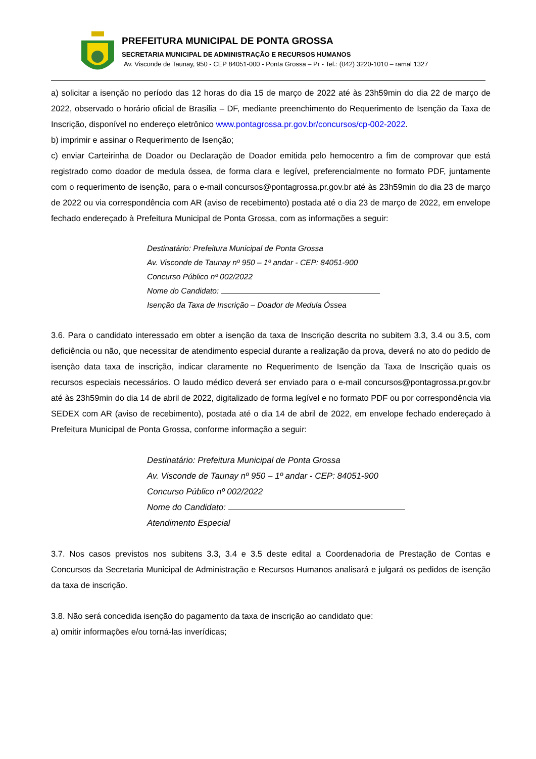PREFEITURA MUNICIPAL DE PONTA GROSSA
SECRETARIA MUNICIPAL DE ADMINISTRAÇÃO E RECURSOS HUMANOS
Av. Visconde de Taunay, 950 - CEP 84051-000 - Ponta Grossa – Pr - Tel.: (042) 3220-1010 – ramal 1327
a) solicitar a isenção no período das 12 horas do dia 15 de março de 2022 até às 23h59min do dia 22 de março de 2022, observado o horário oficial de Brasília – DF, mediante preenchimento do Requerimento de Isenção da Taxa de Inscrição, disponível no endereço eletrônico www.pontagrossa.pr.gov.br/concursos/cp-002-2022.
b) imprimir e assinar o Requerimento de Isenção;
c) enviar Carteirinha de Doador ou Declaração de Doador emitida pelo hemocentro a fim de comprovar que está registrado como doador de medula óssea, de forma clara e legível, preferencialmente no formato PDF, juntamente com o requerimento de isenção, para o e-mail concursos@pontagrossa.pr.gov.br até às 23h59min do dia 23 de março de 2022 ou via correspondência com AR (aviso de recebimento) postada até o dia 23 de março de 2022, em envelope fechado endereçado à Prefeitura Municipal de Ponta Grossa, com as informações a seguir:
Destinatário: Prefeitura Municipal de Ponta Grossa
Av. Visconde de Taunay nº 950 – 1º andar - CEP: 84051-900
Concurso Público nº 002/2022
Nome do Candidato:
Isenção da Taxa de Inscrição – Doador de Medula Óssea
3.6. Para o candidato interessado em obter a isenção da taxa de Inscrição descrita no subitem 3.3, 3.4 ou 3.5, com deficiência ou não, que necessitar de atendimento especial durante a realização da prova, deverá no ato do pedido de isenção data taxa de inscrição, indicar claramente no Requerimento de Isenção da Taxa de Inscrição quais os recursos especiais necessários. O laudo médico deverá ser enviado para o e-mail concursos@pontagrossa.pr.gov.br até às 23h59min do dia 14 de abril de 2022, digitalizado de forma legível e no formato PDF ou por correspondência via SEDEX com AR (aviso de recebimento), postada até o dia 14 de abril de 2022, em envelope fechado endereçado à Prefeitura Municipal de Ponta Grossa, conforme informação a seguir:
Destinatário: Prefeitura Municipal de Ponta Grossa
Av. Visconde de Taunay nº 950 – 1º andar - CEP: 84051-900
Concurso Público nº 002/2022
Nome do Candidato:
Atendimento Especial
3.7. Nos casos previstos nos subitens 3.3, 3.4 e 3.5 deste edital a Coordenadoria de Prestação de Contas e Concursos da Secretaria Municipal de Administração e Recursos Humanos analisará e julgará os pedidos de isenção da taxa de inscrição.
3.8. Não será concedida isenção do pagamento da taxa de inscrição ao candidato que:
a) omitir informações e/ou torná-las inverídicas;